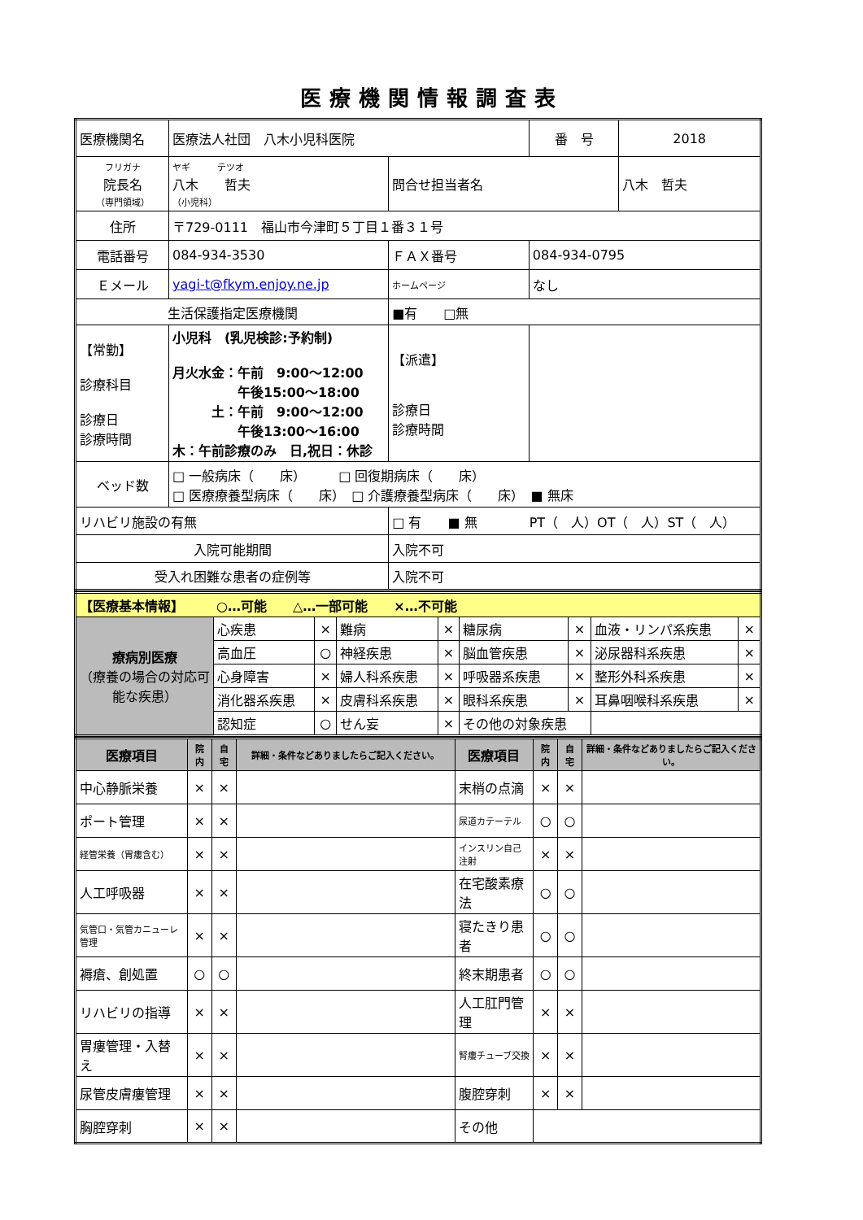医療機関情報調査表
| 医療機関名 | 医療法人社団 八木小児科医院 | | | | 番 号 | 2018 |
| フリガナ 院長名 （専門領域） | ヤギ テツオ 八木 哲夫 （小児科） | | | 問合せ担当者名 | | 八木 哲夫 |
| 住所 | 〒729-0111 福山市今津町５丁目１番３１号 | | | | | |
| 電話番号 | 084-934-3530 | | | ＦＡＸ番号 | 084-934-0795 | |
| Ｅメール | yagi-t@fkym.enjoy.ne.jp | | | ホームページ | なし | |
| 生活保護指定医療機関 | | | ■有 □無 | | | |
| 【常勤】 診療科目 診療日 診療時間 | 小児科 (乳児検診:予約制) 月火水金：午前 9:00～12:00 午後15:00～18:00 土：午前 9:00～12:00 午後13:00～16:00 木：午前診療のみ 日,祝日：休診 | | | 【派遣】 診療日 診療時間 | | |
| ベッド数 | □ 一般病床（ 床） □ 回復期病床（ 床） □ 医療療養型病床（ 床） □ 介護療養型病床（ 床） ■ 無床 | | | | | |
| リハビリ施設の有無 | | □ 有 ■ 無 PT（ 人）OT（ 人）ST（ 人） | | | | |
| 入院可能期間 | | | 入院不可 | | | |
| 受入れ困難な患者の症例等 | | | 入院不可 | | | |
| 【医療基本情報】 ○…可能 △…一部可能 ×…不可能 | | | | | | | | |
| 療病別医療 （療養の場合の対応可能な疾患） | 心疾患 | × | 難病 | × | 糖尿病 | × | 血液・リンパ系疾患 | × |
| | 高血圧 | ○ | 神経疾患 | × | 脳血管疾患 | × | 泌尿器科系疾患 | × |
| | 心身障害 | × | 婦人科系疾患 | × | 呼吸器系疾患 | × | 整形外科系疾患 | × |
| | 消化器系疾患 | × | 皮膚科系疾患 | × | 眼科系疾患 | × | 耳鼻咽喉科系疾患 | × |
| | 認知症 | ○ | せん妄 | × | その他の対象疾患 | | | |
| 医療項目 | 院内 | 自宅 | 詳細・条件などありましたらご記入ください。 | 医療項目 | 院内 | 自宅 | 詳細・条件などありましたらご記入ください。 |
| --- | --- | --- | --- | --- | --- | --- | --- |
| 中心静脈栄養 | × | × | | 末梢の点滴 | × | × | |
| ポート管理 | × | × | | 尿道カテーテル | ○ | ○ | |
| 経管栄養（胃瘻含む） | × | × | | インスリン自己注射 | × | × | |
| 人工呼吸器 | × | × | | 在宅酸素療法 | ○ | ○ | |
| 気管口・気管カニューレ管理 | × | × | | 寝たきり患者 | ○ | ○ | |
| 褥瘡、創処置 | ○ | ○ | | 終末期患者 | ○ | ○ | |
| リハビリの指導 | × | × | | 人工肛門管理 | × | × | |
| 胃瘻管理・入替え | × | × | | 腎瘻チューブ交換 | × | × | |
| 尿管皮膚瘻管理 | × | × | | 腹腔穿刺 | × | × | |
| 胸腔穿刺 | × | × | | その他 | | | |